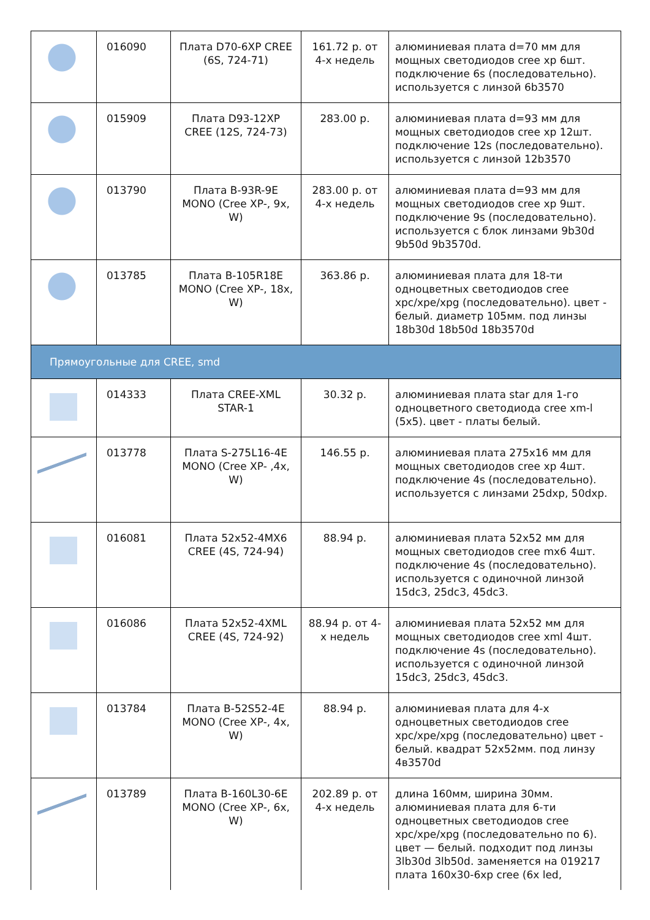| | 016090 | Плата D70-6XP CREE (6S, 724-71) | 161.72 р. от 4-х недель | алюминиевая плата d=70 мм для мощных светодиодов cree xp 6шт. подключение 6s (последовательно). используется с линзой 6b3570 |
| | 015909 | Плата D93-12XP CREE (12S, 724-73) | 283.00 р. | алюминиевая плата d=93 мм для мощных светодиодов cree xp 12шт. подключение 12s (последовательно). используется с линзой 12b3570 |
| | 013790 | Плата B-93R-9E MONO (Cree XP-, 9x, W) | 283.00 р. от 4-х недель | алюминиевая плата d=93 мм для мощных светодиодов cree xp 9шт. подключение 9s (последовательно). используется с блок линзами 9b30d 9b50d 9b3570d. |
| | 013785 | Плата B-105R18E MONO (Cree XP-, 18x, W) | 363.86 р. | алюминиевая плата для 18-ти одноцветных светодиодов cree xpc/xpe/xpg (последовательно). цвет - белый. диаметр 105мм. под линзы 18b30d 18b50d 18b3570d |
| Прямоугольные для CREE, smd | | | | |
| | 014333 | Плата CREE-XML STAR-1 | 30.32 р. | алюминиевая плата star для 1-го одноцветного светодиода cree xm-l (5x5). цвет - платы белый. |
| | 013778 | Плата S-275L16-4E MONO (Cree XP- ,4x, W) | 146.55 р. | алюминиевая плата 275x16 мм для мощных светодиодов cree xp 4шт. подключение 4s (последовательно). используется с линзами 25dxp, 50dxp. |
| | 016081 | Плата 52x52-4MX6 CREE (4S, 724-94) | 88.94 р. | алюминиевая плата 52x52 мм для мощных светодиодов cree mx6 4шт. подключение 4s (последовательно). используется с одиночной линзой 15dc3, 25dc3, 45dc3. |
| | 016086 | Плата 52x52-4XML CREE (4S, 724-92) | 88.94 р. от 4-х недель | алюминиевая плата 52x52 мм для мощных светодиодов cree xml 4шт. подключение 4s (последовательно). используется с одиночной линзой 15dc3, 25dc3, 45dc3. |
| | 013784 | Плата B-52S52-4E MONO (Cree XP-, 4x, W) | 88.94 р. | алюминиевая плата для 4-х одноцветных светодиодов cree xpc/xpe/xpg (последовательно) цвет - белый. квадрат 52x52мм. под линзу 4в3570d |
| | 013789 | Плата B-160L30-6E MONO (Cree XP-, 6x, W) | 202.89 р. от 4-х недель | длина 160мм, ширина 30мм. алюминиевая плата для 6-ти одноцветных светодиодов cree xpc/xpe/xpg (последовательно по 6). цвет — белый. подходит под линзы 3lb30d 3lb50d. заменяется на 019217 плата 160x30-6xp cree (6x led, |